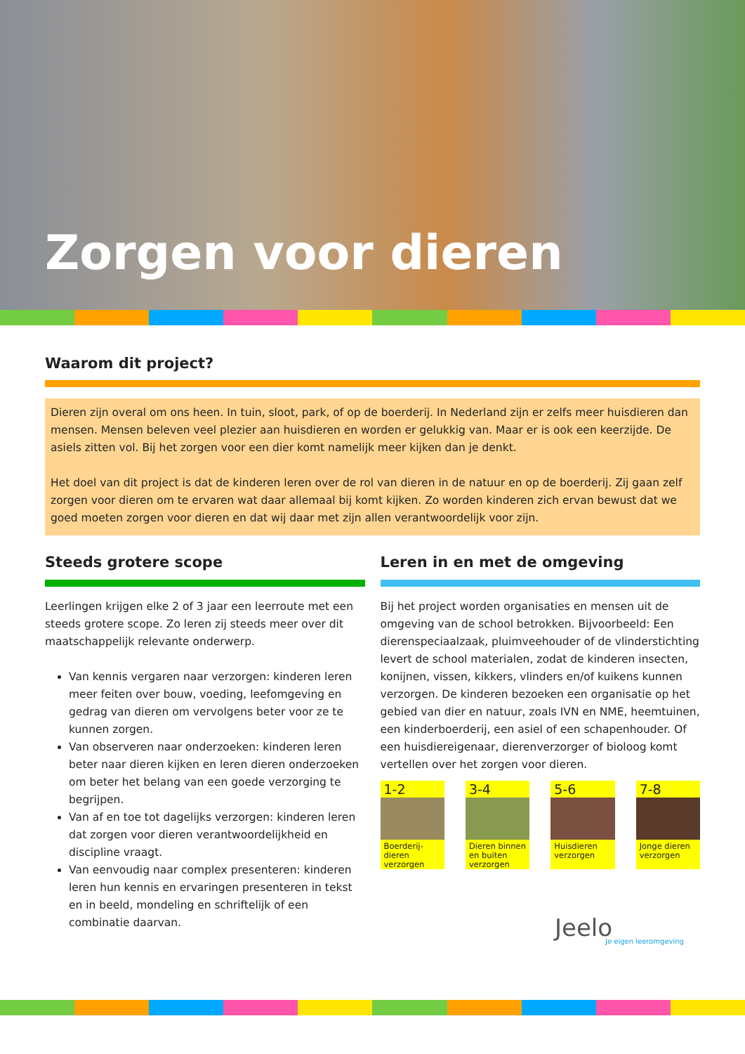Zorgen voor dieren
Waarom dit project?
Dieren zijn overal om ons heen. In tuin, sloot, park, of op de boerderij. In Nederland zijn er zelfs meer huisdieren dan mensen. Mensen beleven veel plezier aan huisdieren en worden er gelukkig van. Maar er is ook een keerzijde. De asiels zitten vol. Bij het zorgen voor een dier komt namelijk meer kijken dan je denkt.
Het doel van dit project is dat de kinderen leren over de rol van dieren in de natuur en op de boerderij. Zij gaan zelf zorgen voor dieren om te ervaren wat daar allemaal bij komt kijken. Zo worden kinderen zich ervan bewust dat we goed moeten zorgen voor dieren en dat wij daar met zijn allen verantwoordelijk voor zijn.
Steeds grotere scope
Leerlingen krijgen elke 2 of 3 jaar een leerroute met een steeds grotere scope. Zo leren zij steeds meer over dit maatschappelijk relevante onderwerp.
Van kennis vergaren naar verzorgen: kinderen leren meer feiten over bouw, voeding, leefomgeving en gedrag van dieren om vervolgens beter voor ze te kunnen zorgen.
Van observeren naar onderzoeken: kinderen leren beter naar dieren kijken en leren dieren onderzoeken om beter het belang van een goede verzorging te begrijpen.
Van af en toe tot dagelijks verzorgen: kinderen leren dat zorgen voor dieren verantwoordelijkheid en discipline vraagt.
Van eenvoudig naar complex presenteren: kinderen leren hun kennis en ervaringen presenteren in tekst en in beeld, mondeling en schriftelijk of een combinatie daarvan.
Leren in en met de omgeving
Bij het project worden organisaties en mensen uit de omgeving van de school betrokken. Bijvoorbeeld: Een dierenspeciaalzaak, pluimveehouder of de vlinderstichting levert de school materialen, zodat de kinderen insecten, konijnen, vissen, kikkers, vlinders en/of kuikens kunnen verzorgen. De kinderen bezoeken een organisatie op het gebied van dier en natuur, zoals IVN en NME, heemtuinen, een kinderboerderij, een asiel of een schapenhouder. Of een huisdiereigenaar, dierenverzorger of bioloog komt vertellen over het zorgen voor dieren.
1-2
Boerderij-dieren verzorgen
3-4
Dieren binnen en buiten verzorgen
5-6
Huisdieren verzorgen
7-8
Jonge dieren verzorgen
Jeelo
Je eigen leeromgeving